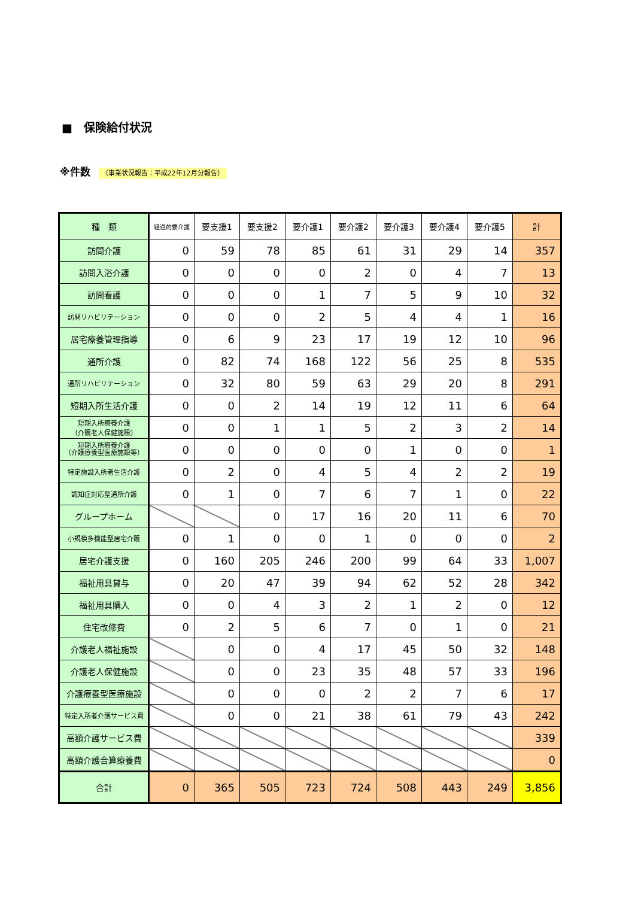■　保険給付状況
※件数 （事業状況報告：平成22年12月分報告）
| 種 類 | 経過的要介護 | 要支援1 | 要支援2 | 要介護1 | 要介護2 | 要介護3 | 要介護4 | 要介護5 | 計 |
| --- | --- | --- | --- | --- | --- | --- | --- | --- | --- |
| 訪問介護 | 0 | 59 | 78 | 85 | 61 | 31 | 29 | 14 | 357 |
| 訪問入浴介護 | 0 | 0 | 0 | 0 | 2 | 0 | 4 | 7 | 13 |
| 訪問看護 | 0 | 0 | 0 | 1 | 7 | 5 | 9 | 10 | 32 |
| 訪問リハビリテーション | 0 | 0 | 0 | 2 | 5 | 4 | 4 | 1 | 16 |
| 居宅療養管理指導 | 0 | 6 | 9 | 23 | 17 | 19 | 12 | 10 | 96 |
| 通所介護 | 0 | 82 | 74 | 168 | 122 | 56 | 25 | 8 | 535 |
| 通所リハビリテーション | 0 | 32 | 80 | 59 | 63 | 29 | 20 | 8 | 291 |
| 短期入所生活介護 | 0 | 0 | 2 | 14 | 19 | 12 | 11 | 6 | 64 |
| 短期入所療養介護 （介護老人保健施設） | 0 | 0 | 1 | 1 | 5 | 2 | 3 | 2 | 14 |
| 短期入所療養介護 （介護療養型医療施設等） | 0 | 0 | 0 | 0 | 0 | 1 | 0 | 0 | 1 |
| 特定施設入所者生活介護 | 0 | 2 | 0 | 4 | 5 | 4 | 2 | 2 | 19 |
| 認知症対応型通所介護 | 0 | 1 | 0 | 7 | 6 | 7 | 1 | 0 | 22 |
| グループホーム | | | 0 | 17 | 16 | 20 | 11 | 6 | 70 |
| 小規模多機能型居宅介護 | 0 | 1 | 0 | 0 | 1 | 0 | 0 | 0 | 2 |
| 居宅介護支援 | 0 | 160 | 205 | 246 | 200 | 99 | 64 | 33 | 1,007 |
| 福祉用具貸与 | 0 | 20 | 47 | 39 | 94 | 62 | 52 | 28 | 342 |
| 福祉用具購入 | 0 | 0 | 4 | 3 | 2 | 1 | 2 | 0 | 12 |
| 住宅改修費 | 0 | 2 | 5 | 6 | 7 | 0 | 1 | 0 | 21 |
| 介護老人福祉施設 | | 0 | 0 | 4 | 17 | 45 | 50 | 32 | 148 |
| 介護老人保健施設 | | 0 | 0 | 23 | 35 | 48 | 57 | 33 | 196 |
| 介護療養型医療施設 | | 0 | 0 | 0 | 2 | 2 | 7 | 6 | 17 |
| 特定入所者介護サービス費 | | 0 | 0 | 21 | 38 | 61 | 79 | 43 | 242 |
| 高額介護サービス費 | | | | | | | | | 339 |
| 高額介護合算療養費 | | | | | | | | | 0 |
| 合計 | 0 | 365 | 505 | 723 | 724 | 508 | 443 | 249 | 3,856 |